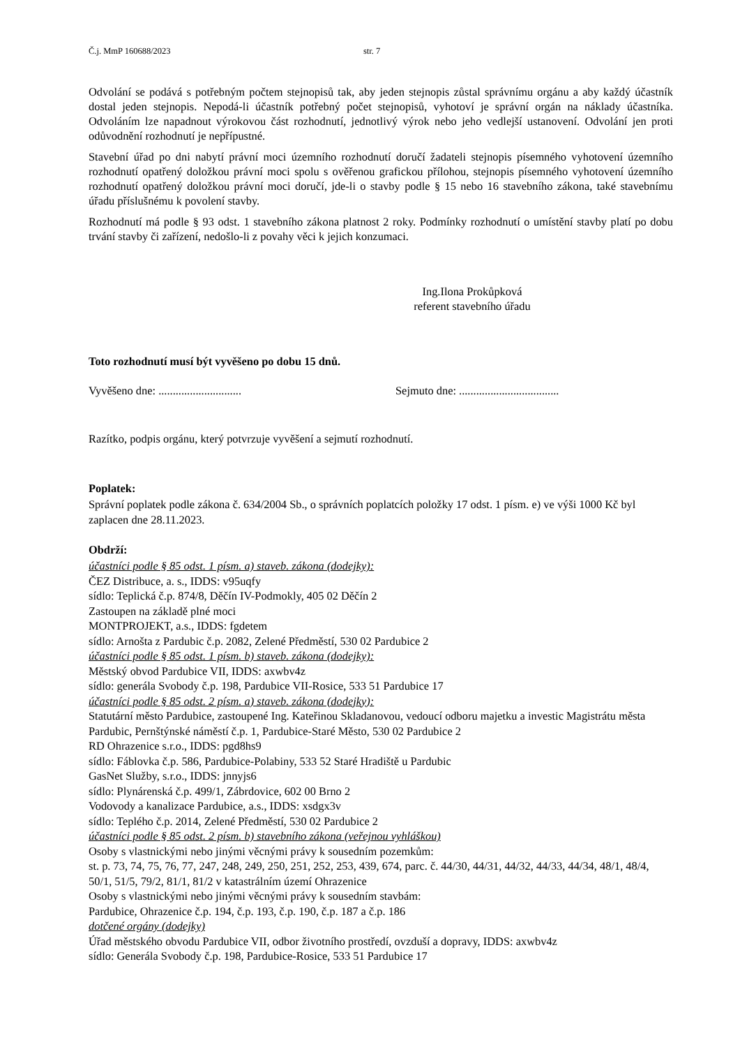Č.j. MmP 160688/2023 str. 7
Odvolání se podává s potřebným počtem stejnopisů tak, aby jeden stejnopis zůstal správnímu orgánu a aby každý účastník dostal jeden stejnopis. Nepodá-li účastník potřebný počet stejnopisů, vyhotoví je správní orgán na náklady účastníka. Odvoláním lze napadnout výrokovou část rozhodnutí, jednotlivý výrok nebo jeho vedlejší ustanovení. Odvolání jen proti odůvodnění rozhodnutí je nepřípustné.
Stavební úřad po dni nabytí právní moci územního rozhodnutí doručí žadateli stejnopis písemného vyhotovení územního rozhodnutí opatřený doložkou právní moci spolu s ověřenou grafickou přílohou, stejnopis písemného vyhotovení územního rozhodnutí opatřený doložkou právní moci doručí, jde-li o stavby podle § 15 nebo 16 stavebního zákona, také stavebnímu úřadu příslušnému k povolení stavby.
Rozhodnutí má podle § 93 odst. 1 stavebního zákona platnost 2 roky. Podmínky rozhodnutí o umístění stavby platí po dobu trvání stavby či zařízení, nedošlo-li z povahy věci k jejich konzumaci.
Ing.Ilona Prokůpková
referent stavebního úřadu
Toto rozhodnutí musí být vyvěšeno po dobu 15 dnů.
Vyvěšeno dne: ............................. Sejmuto dne: ...................................
Razítko, podpis orgánu, který potvrzuje vyvěšení a sejmutí rozhodnutí.
Poplatek:
Správní poplatek podle zákona č. 634/2004 Sb., o správních poplatcích položky 17 odst. 1 písm. e) ve výši 1000 Kč byl zaplacen dne 28.11.2023.
Obdrží:
účastníci podle § 85 odst. 1 písm. a) staveb. zákona (dodejky):
ČEZ Distribuce, a. s., IDDS: v95uqfy
sídlo: Teplická č.p. 874/8, Děčín IV-Podmokly, 405 02 Děčín 2
Zastoupen na základě plné moci
MONTPROJEKT, a.s., IDDS: fgdetem
sídlo: Arnošta z Pardubic č.p. 2082, Zelené Předměstí, 530 02 Pardubice 2
účastníci podle § 85 odst. 1 písm. b) staveb. zákona (dodejky):
Městský obvod Pardubice VII, IDDS: axwbv4z
sídlo: generála Svobody č.p. 198, Pardubice VII-Rosice, 533 51 Pardubice 17
účastníci podle § 85 odst. 2 písm. a) staveb. zákona (dodejky):
Statutární město Pardubice, zastoupené Ing. Kateřinou Skladanovou, vedoucí odboru majetku a investic Magistrátu města Pardubic, Pernštýnské náměstí č.p. 1, Pardubice-Staré Město, 530 02 Pardubice 2
RD Ohrazenice s.r.o., IDDS: pgd8hs9
sídlo: Fáblovka č.p. 586, Pardubice-Polabiny, 533 52 Staré Hradiště u Pardubic
GasNet Služby, s.r.o., IDDS: jnnyjs6
sídlo: Plynárenská č.p. 499/1, Zábrdovice, 602 00 Brno 2
Vodovody a kanalizace Pardubice, a.s., IDDS: xsdgx3v
sídlo: Teplého č.p. 2014, Zelené Předměstí, 530 02 Pardubice 2
účastníci podle § 85 odst. 2 písm. b) stavebního zákona (veřejnou vyhláškou)
Osoby s vlastnickými nebo jinými věcnými právy k sousedním pozemkům:
st. p. 73, 74, 75, 76, 77, 247, 248, 249, 250, 251, 252, 253, 439, 674, parc. č. 44/30, 44/31, 44/32, 44/33, 44/34, 48/1, 48/4, 50/1, 51/5, 79/2, 81/1, 81/2 v katastrálním území Ohrazenice
Osoby s vlastnickými nebo jinými věcnými právy k sousedním stavbám:
Pardubice, Ohrazenice č.p. 194, č.p. 193, č.p. 190, č.p. 187 a č.p. 186
dotčené orgány (dodejky)
Úřad městského obvodu Pardubice VII, odbor životního prostředí, ovzduší a dopravy, IDDS: axwbv4z
sídlo: Generála Svobody č.p. 198, Pardubice-Rosice, 533 51 Pardubice 17